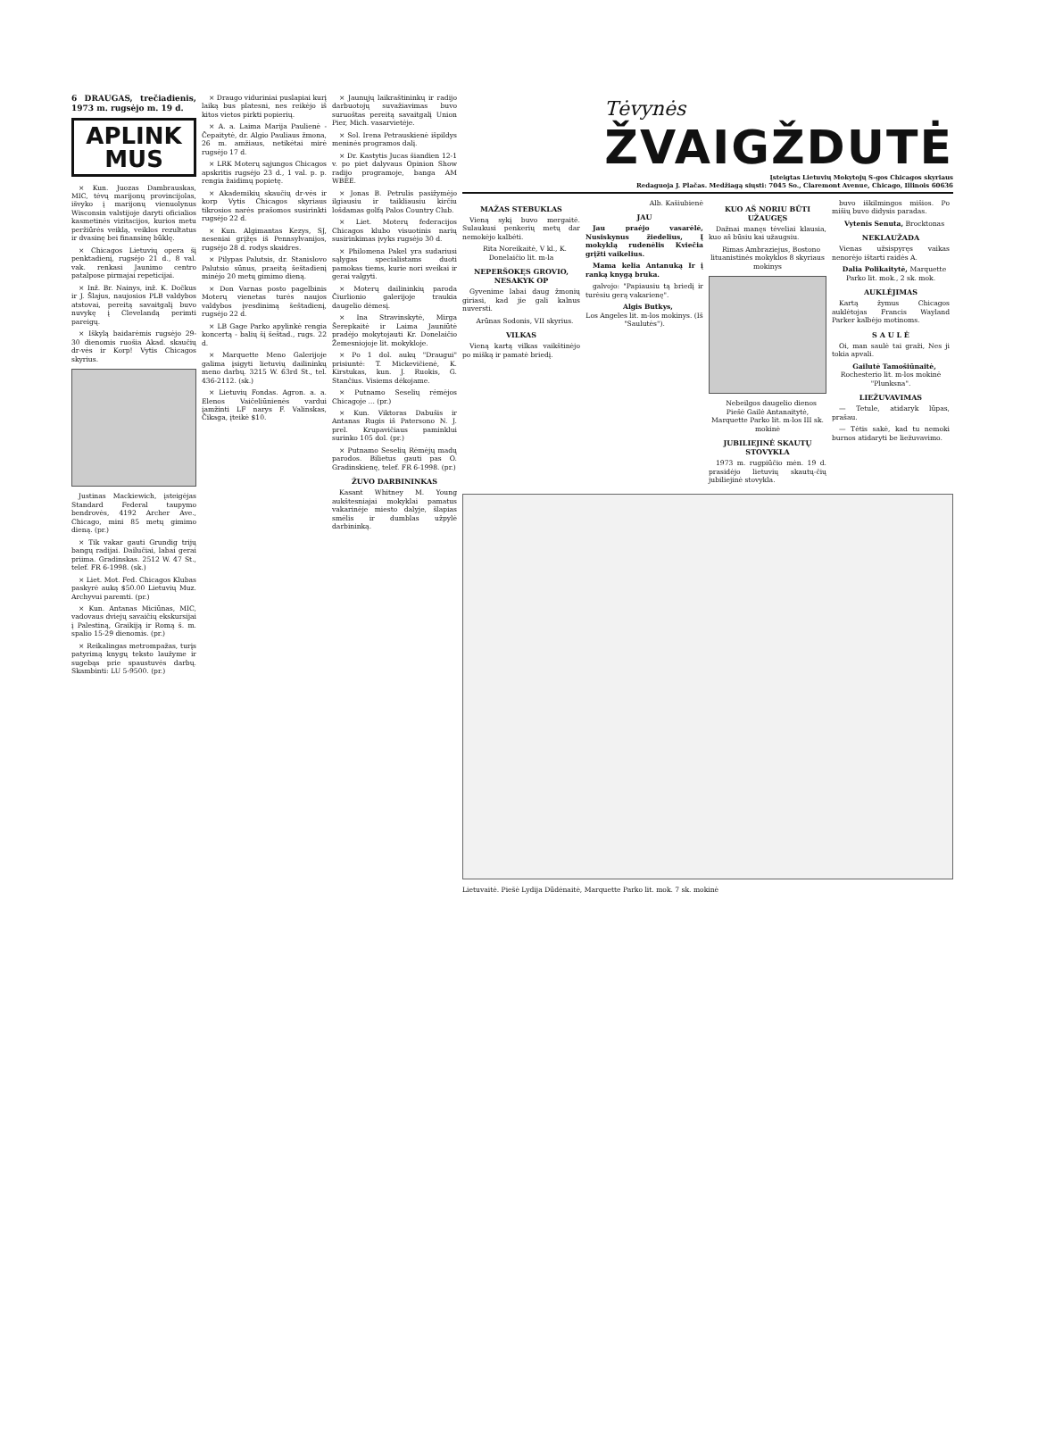6 DRAUGAS, trečiadienis, 1973 m. rugsėjo m. 19 d.
APLINK MUS
× Kun. Juozas Dambrauskas, MIC, tėvų marijonų provincijolas, išvyko į marijonų vienuolynus Wisconsin valstijoje daryti oficialios kasmetinės vizitacijos, kurios metu peržiūrės veiklą, veiklos rezultatus ir dvasinę bei finansinę būklę.
× Chicagos Lietuvių opera šį penktadienį, rugsėjo 21 d., 8 val. vak. renkasi Jaunimo centro patalpose pirmajai repeticijai.
× Inž. Br. Nainys, inž. K. Dočkus ir J. Šlajus, naujosios PLB valdybos atstovai, pereitą savaitgalį buvo nuvykę į Clevelandą perimti pareigų.
× Iškylą baidarėmis rugsėjo 29-30 dienomis ruošia Akad. skaučių dr-vės ir Korp! Vytis Chicagos skyrius.
Justinas Mackiewich, įsteigėjas Standard Federal taupymo bendrovės, 4192 Archer Ave., Chicago, mini 85 metų gimimo dieną. (pr.)
× Tik vakar gauti Grundig trijų bangų radijai. Dailučiai, labai gerai priima. Gradinskas. 2512 W. 47 St., telef. FR 6-1998. (sk.)
× Liet. Mot. Fed. Chicagos Klubas paskyrė auką $50.00 Lietuvių Muz. Archyvui paremti. (pr.)
× Kun. Antanas Miciūnas, MIC, vadovaus dviejų savaičių ekskursijai į Palestiną, Graikiją ir Romą š. m. spalio 15-29 dienomis. (pr.)
× Reikalingas metrompažas, turįs patyrimą knygų teksto laužyme ir sugebąs prie spaustuvės darbų. Skambinti: LU 5-9500. (pr.)
× Draugo viduriniai puslapiai kurį laiką bus platesni, nes reikėjo iš kitos vietos pirkti popierių.
× A. a. Laima Marija Paulienė - Čepaitytė, dr. Algio Pauliaus žmona, 26 m. amžiaus, netikėtai mirė rugsėjo 17 d.
× LRK Moterų sąjungos Chicagos apskritis rugsėjo 23 d., 1 val. p. p. rengia žaidimų popietę.
× Akademikių skaučių dr-vės ir korp Vytis Chicagos skyriaus tikrosios narės prašomos susirinkti rugsėjo 22 d.
× Kun. Algimantas Kezys, SJ, neseniai grįžęs iš Pennsylvanijos, rugsėjo 28 d. rodys skaidres.
× Pilypas Palutsis, dr. Stanislovo Palutsio sūnus, praeitą šeštadienį minėjo 20 metų gimimo dieną.
× Don Varnas posto pagelbinis Moterų vienetas turės naujos valdybos įvesdinimą šeštadienį, rugsėjo 22 d.
× LB Gage Parko apylinkė rengia koncertą - balių šį šeštad., rugs. 22 d.
× Marquette Meno Galerijoje galima įsigyti lietuvių dailininkų meno darbų. 3215 W. 63rd St., tel. 436-2112. (sk.)
× Lietuvių Fondas. Agron. a. a. Elenos Vaičeliūnienės vardui įamžinti LF narys F. Valinskas, Čikaga, įteikė $10.
× Jaunųjų laikraštininkų ir radijo darbuotojų suvažiavimas buvo suruoštas pereitą savaitgalį Union Pier, Mich. vasarvietėje.
× Sol. Irena Petrauskienė išpildys meninės programos dalį.
× Dr. Kastytis Jucas šiandien 12-1 v. po piet dalyvaus Opinion Show radijo programoje, banga AM WBEE.
× Jonas B. Petrulis pasižymėjo ilgiausiu ir taikliausiu kirčiu lošdamas golfą Palos Country Club.
× Liet. Moterų federacijos Chicagos klubo visuotinis narių susirinkimas įvyks rugsėjo 30 d.
× Philomena Pakel yra sudariusi sąlygas specialistams duoti pamokas tiems, kurie nori sveikai ir gerai valgyti.
× Moterų dailininkių paroda Čiurlionio galerijoje traukia daugelio dėmesį.
× Ina Stravinskytė, Mirga Šerepkaitė ir Laima Jauniūtė pradėjo mokytojauti Kr. Donelaičio Žemesniojoje lit. mokykloje.
× Po 1 dol. aukų "Draugui" prisiuntė: T. Mickevičienė, K. Kirstukas, kun. J. Ruokis, G. Stančius. Visiems dėkojame.
× Putnamo Seselių rėmėjos Chicagoje ... (pr.)
× Kun. Viktoras Dabušis ir Antanas Rugis iš Patersono N. J. prel. Krupavičiaus paminklui surinko 105 dol. (pr.)
× Putnamo Seselių Rėmėjų madų parodos. Bilietus gauti pas O. Gradinskienę, telef. FR 6-1998. (pr.)
ŽUVO DARBININKAS
Kasant Whitney M. Young aukštesniajai mokyklai pamatus vakarinėje miesto dalyje, šlapias smėlis ir dumblas užpylė darbininką.
Tėvynės
ŽVAIGŽDUTĖ
Įsteigtas Lietuvių Mokytojų S-gos Chicagos skyriaus
Redaguoja J. Plačas. Medžiagą siųsti: 7045 So., Claremont Avenue, Chicago, Illinois 60636
MAŽAS STEBUKLAS
Vieną sykį buvo mergaitė. Sulaukusi penkerių metų dar nemokėjo kalbėti.
Rita Noreikaitė, V kl., K. Donelaičio lit. m-la
NEPERŠOKĘS GROVIO, NESAKYK OP
Gyvenime labai daug žmonių giriasi, kad jie gali kalnus nuversti.
Arūnas Sodonis, VII skyrius.
VILKAS
Vieną kartą vilkas vaikštinėjo po mišką ir pamatė briedį.
Alb. Kašiubienė
JAU
Jau praėjo vasarėlė, Nusiskynus žiedelius, Į mokyklą rudenėlis Kviečia grįžti vaikelius.
Mama kelia Antanuką Ir į ranką knygą bruka.
galvojo: "Papiausiu tą briedį ir turėsiu gerą vakarienę".
Algis Butkys,
Los Angeles lit. m-los mokinys. (Iš "Saulutės").
KUO AŠ NORIU BŪTI UŽAUGĘS
Dažnai manęs tėveliai klausia, kuo aš būsiu kai užaugsiu.
Rimas Ambraziejus, Bostono lituanistinės mokyklos 8 skyriaus mokinys
Nebeilgos daugelio dienos
Piešė Gailė Antanaitytė, Marquette Parko lit. m-los III sk. mokinė
JUBILIEJINĖ SKAUTŲ STOVYKLA
1973 m. rugpiūčio mėn. 19 d. prasidėjo lietuvių skautų-čių jubiliejinė stovykla.
buvo iškilmingos mišios. Po mišių buvo didysis paradas.
Vytenis Senuta, Brocktonas
NEKLAUŽADA
Vienas užsispyręs vaikas nenorėjo ištarti raidės A.
Dalia Polikaitytė, Marquette Parko lit. mok., 2 sk. mok.
AUKLĖJIMAS
Kartą žymus Chicagos auklėtojas Francis Wayland Parker kalbėjo motinoms.
S A U L Ė
Oi, man saulė tai graži, Nes ji tokia apvali.
Gailutė Tamošiūnaitė, Rochesterio lit. m-los mokinė "Plunksna".
LIEŽUVAVIMAS
— Tetule, atidaryk lūpas, prašau.
— Tėtis sakė, kad tu nemoki burnos atidaryti be liežuvavimo.
Lietuvaitė. Piešė Lydija Dūdėnaitė, Marquette Parko lit. mok. 7 sk. mokinė